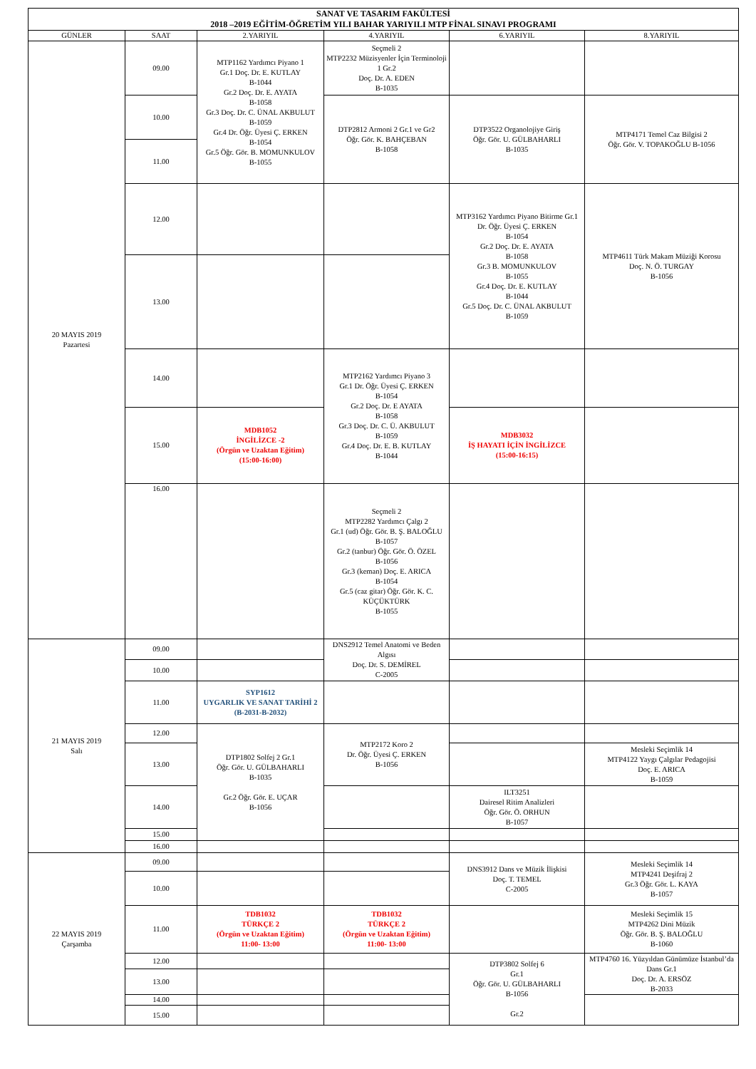| SANAT VE TASARIM FAKÜLTESİ 2018 –2019 EĞİTİM-ÖĞRETİM YILI BAHAR YARIYILI MTP FİNAL SINAVI PROGRAMI | | | | | |
| --- | --- | --- | --- | --- | --- |
| GÜNLER | SAAT | 2.YARIYIL | 4.YARIYIL | 6.YARIYIL | 8.YARIYIL |
| 20 MAYIS 2019 Pazartesi | 09.00 | MTP1162 Yardımcı Piyano 1 Gr.1 Doç. Dr. E. KUTLAY B-1044 Gr.2 Doç. Dr. E. AYATA B-1058 Gr.3 Doç. Dr. C. ÜNAL AKBULUT B-1059 Gr.4 Dr. Öğr. Üyesi Ç. ERKEN B-1054 Gr.5 Öğr. Gör. B. MOMUNKULOV B-1055 | Seçmeli 2 MTP2232 Müzisyenler İçin Terminoloji 1 Gr.2 Doç. Dr. A. EDEN B-1035 | | |
| | 10.00 | | DTP2812 Armoni 2 Gr.1 ve Gr2 Öğr. Gör. K. BAHÇEBAN B-1058 | DTP3522 Organolojiye Giriş Öğr. Gör. U. GÜLBAHARLI B-1035 | MTP4171 Temel Caz Bilgisi 2 Öğr. Gör. V. TOPAKOĞLU B-1056 |
| | 11.00 | | | | |
| | 12.00 | | | MTP3162 Yardımcı Piyano Bitirme Gr.1 Dr. Öğr. Üyesi Ç. ERKEN B-1054 Gr.2 Doç. Dr. E. AYATA B-1058 Gr.3 B. MOMUNKULOV B-1055 Gr.4 Doç. Dr. E. KUTLAY B-1044 Gr.5 Doç. Dr. C. ÜNAL AKBULUT B-1059 | MTP4611 Türk Makam Müziği Korosu Doç. N. Ö. TURGAY B-1056 |
| | 13.00 | | | | |
| | 14.00 | | MTP2162 Yardımcı Piyano 3 Gr.1 Dr. Öğr. Üyesi Ç. ERKEN B-1054 Gr.2 Doç. Dr. E AYATA B-1058 Gr.3 Doç. Dr. C. Ü. AKBULUT B-1059 Gr.4 Doç. Dr. E. B. KUTLAY B-1044 | | |
| | 15.00 | MDB1052 İNGİLİZCE -2 (Örgün ve Uzaktan Eğitim) (15:00-16:00) | | MDB3032 İŞ HAYATI İÇİN İNGİLİZCE (15:00-16:15) | |
| | 16.00 | | Seçmeli 2 MTP2282 Yardımcı Çalgı 2 Gr.1 (ud) Öğr. Gör. B. Ş. BALOĞLU B-1057 Gr.2 (tanbur) Öğr. Gör. Ö. ÖZEL B-1056 Gr.3 (keman) Doç. E. ARICA B-1054 Gr.5 (caz gitar) Öğr. Gör. K. C. KÜÇÜKTÜRK B-1055 | | |
| 21 MAYIS 2019 Salı | 09.00 | | DNS2912 Temel Anatomi ve Beden Algısı Doç. Dr. S. DEMİREL C-2005 | | |
| | 10.00 | | | | |
| | 11.00 | SYP1612 UYGARLIK VE SANAT TARİHİ 2 (B-2031-B-2032) | | | |
| | 12.00 | DTP1802 Solfej 2 Gr.1 Öğr. Gör. U. GÜLBAHARLI B-1035 Gr.2 Öğr. Gör. E. UÇAR B-1056 | MTP2172 Koro 2 Dr. Öğr. Üyesi Ç. ERKEN B-1056 | | |
| | 13.00 | | | | Mesleki Seçimlik 14 MTP4122 Yaygı Çalgılar Pedagojisi Doç. E. ARICA B-1059 |
| | 14.00 | | | ILT3251 Dairesel Ritim Analizleri Öğr. Gör. Ö. ORHUN B-1057 | |
| | 15.00 | | | | |
| | 16.00 | | | | |
| 22 MAYIS 2019 Çarşamba | 09.00 | | | DNS3912 Dans ve Müzik İlişkisi Doç. T. TEMEL C-2005 | Mesleki Seçimlik 14 MTP4241 Deşifraj 2 Gr.3 Öğr. Gör. L. KAYA B-1057 |
| | 10.00 | | | | |
| | 11.00 | TDB1032 TÜRKÇE 2 (Örgün ve Uzaktan Eğitim) 11:00- 13:00 | TDB1032 TÜRKÇE 2 (Örgün ve Uzaktan Eğitim) 11:00- 13:00 | | Mesleki Seçimlik 15 MTP4262 Dini Müzik Öğr. Gör. B. Ş. BALOĞLU B-1060 |
| | 12.00 | | | DTP3802 Solfej 6 Gr.1 Öğr. Gör. U. GÜLBAHARLI B-1056 Gr.2 | MTP4760 16. Yüzyıldan Günümüze İstanbul’da Dans Gr.1 Doç. Dr. A. ERSÖZ B-2033 |
| | 13.00 | | | | |
| | 14.00 | | | | |
| | 15.00 | | | | |